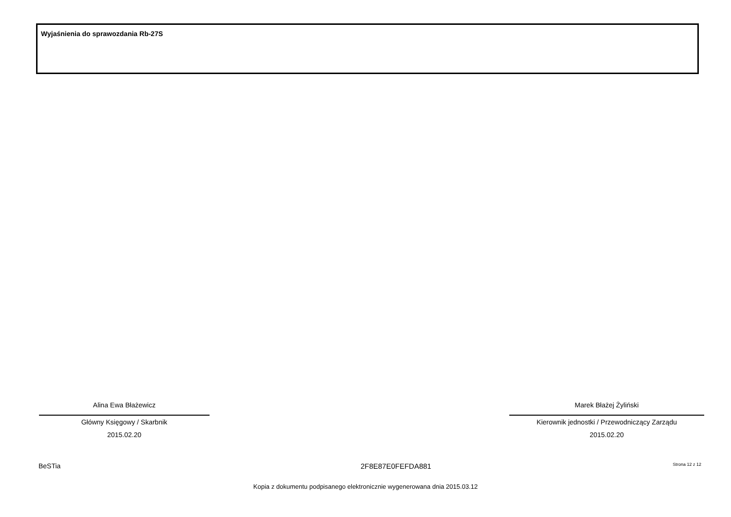Wyjaśnienia do sprawozdania Rb-27S
Alina Ewa Błażewicz
Główny Księgowy / Skarbnik
2015.02.20
Marek Błażej Żyliński
Kierownik jednostki / Przewodniczący Zarządu
2015.02.20
BeSTia 2F8E87E0FEFDA881 Strona 12 z 12
Kopia z dokumentu podpisanego elektronicznie wygenerowana dnia 2015.03.12